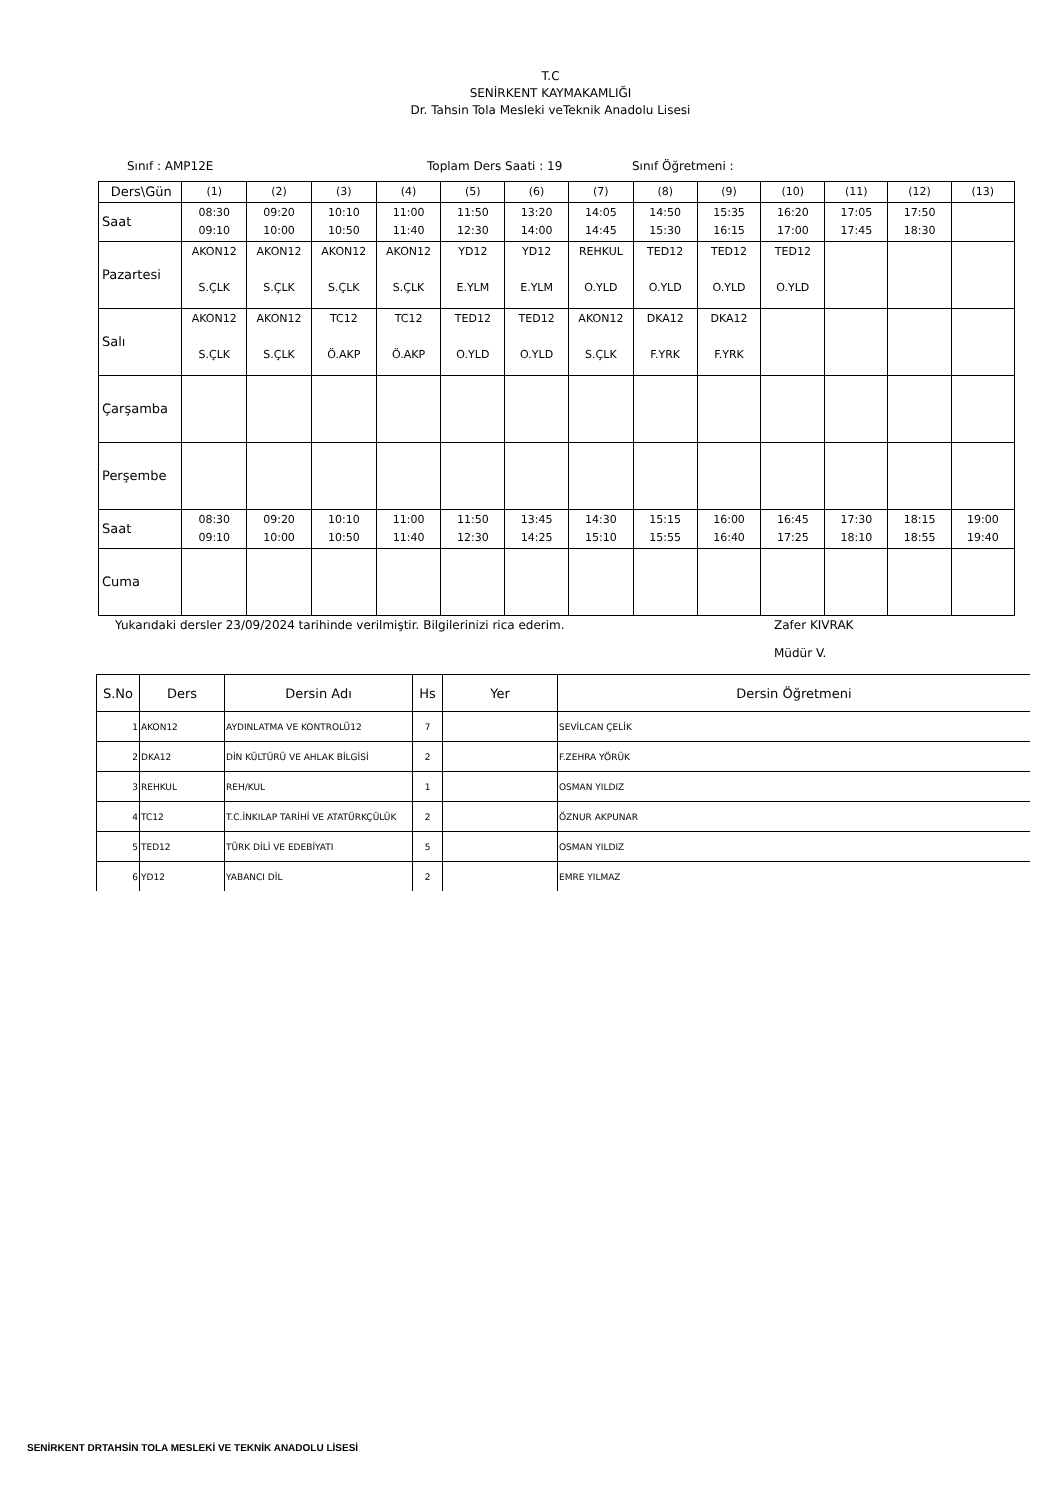T.C
SENİRKENT KAYMAKAMLIĞI
Dr. Tahsin Tola Mesleki veTeknik Anadolu Lisesi
Sınıf : AMP12E Toplam Ders Saati : 19 Sınıf Öğretmeni :
| Ders\Gün | (1) | (2) | (3) | (4) | (5) | (6) | (7) | (8) | (9) | (10) | (11) | (12) | (13) |
| Saat | 08:30 09:10 | 09:20 10:00 | 10:10 10:50 | 11:00 11:40 | 11:50 12:30 | 13:20 14:00 | 14:05 14:45 | 14:50 15:30 | 15:35 16:15 | 16:20 17:00 | 17:05 17:45 | 17:50 18:30 | |
| Pazartesi | AKON12 S.ÇLK | AKON12 S.ÇLK | AKON12 S.ÇLK | AKON12 S.ÇLK | YD12 E.YLM | YD12 E.YLM | REHKUL O.YLD | TED12 O.YLD | TED12 O.YLD | TED12 O.YLD | | | |
| Salı | AKON12 S.ÇLK | AKON12 S.ÇLK | TC12 Ö.AKP | TC12 Ö.AKP | TED12 O.YLD | TED12 O.YLD | AKON12 S.ÇLK | DKA12 F.YRK | DKA12 F.YRK | | | | |
| Çarşamba | | | | | | | | | | | | | |
| Perşembe | | | | | | | | | | | | | |
| Saat | 08:30 09:10 | 09:20 10:00 | 10:10 10:50 | 11:00 11:40 | 11:50 12:30 | 13:45 14:25 | 14:30 15:10 | 15:15 15:55 | 16:00 16:40 | 16:45 17:25 | 17:30 18:10 | 18:15 18:55 | 19:00 19:40 |
| Cuma | | | | | | | | | | | | | |
Yukarıdaki dersler 23/09/2024 tarihinde verilmiştir. Bilgilerinizi rica ederim. Zafer KIVRAK
Müdür V.
| S.No | Ders | Dersin Adı | Hs | Yer | Dersin Öğretmeni |
| --- | --- | --- | --- | --- | --- |
| 1 | AKON12 | AYDINLATMA VE KONTROLÜ12 | 7 | | SEVİLCAN ÇELİK |
| 2 | DKA12 | DİN KÜLTÜRÜ VE AHLAK BİLGİSİ | 2 | | F.ZEHRA YÖRÜK |
| 3 | REHKUL | REH/KUL | 1 | | OSMAN YILDIZ |
| 4 | TC12 | T.C.İNKILAP TARİHİ VE ATATÜRKÇÜLÜK | 2 | | ÖZNUR AKPUNAR |
| 5 | TED12 | TÜRK DİLİ VE EDEBİYATI | 5 | | OSMAN YILDIZ |
| 6 | YD12 | YABANCI DİL | 2 | | EMRE YILMAZ |
SENİRKENT DRTAHSİN TOLA MESLEKİ VE TEKNİK ANADOLU LİSESİ